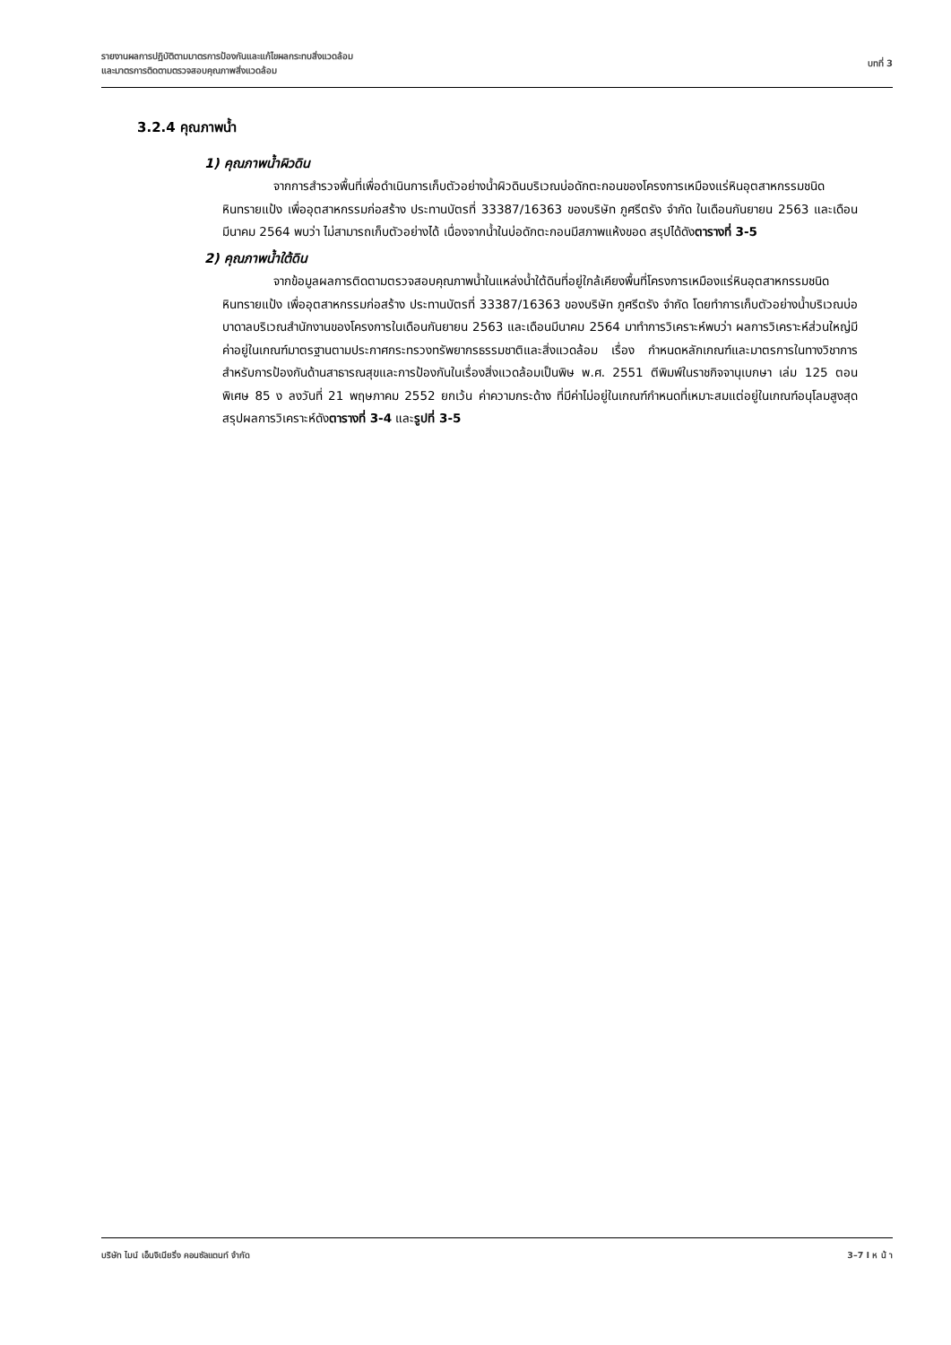รายงานผลการปฏิบัติตามมาตรการป้องกันและแก้ไขผลกระทบสิ่งแวดล้อม
และมาตรการติดตามตรวจสอบคุณภาพสิ่งแวดล้อม
บทที่ 3
3.2.4 คุณภาพน้ำ
1) คุณภาพน้ำผิวดิน
จากการสำรวจพื้นที่เพื่อดำเนินการเก็บตัวอย่างน้ำผิวดินบริเวณบ่อดักตะกอนของโครงการเหมืองแร่หินอุตสาหกรรมชนิดหินทรายแป้ง เพื่ออุตสาหกรรมก่อสร้าง ประทานบัตรที่ 33387/16363 ของบริษัท ภูศรีตรัง จำกัด ในเดือนกันยายน 2563 และเดือนมีนาคม 2564 พบว่า ไม่สามารถเก็บตัวอย่างได้ เนื่องจากน้ำในบ่อดักตะกอนมีสภาพแห้งขอด สรุปได้ดังตารางที่ 3-5
2) คุณภาพน้ำใต้ดิน
จากข้อมูลผลการติดตามตรวจสอบคุณภาพน้ำในแหล่งน้ำใต้ดินที่อยู่ใกล้เคียงพื้นที่โครงการเหมืองแร่หินอุตสาหกรรมชนิดหินทรายแป้ง เพื่ออุตสาหกรรมก่อสร้าง ประทานบัตรที่ 33387/16363 ของบริษัท ภูศรีตรัง จำกัด โดยทำการเก็บตัวอย่างน้ำบริเวณบ่อบาดาลบริเวณสำนักงานของโครงการในเดือนกันยายน 2563 และเดือนมีนาคม 2564 มาทำการวิเคราะห์พบว่า ผลการวิเคราะห์ส่วนใหญ่มีค่าอยู่ในเกณฑ์มาตรฐานตามประกาศกระทรวงทรัพยากรธรรมชาติและสิ่งแวดล้อม เรื่อง กำหนดหลักเกณฑ์และมาตรการในทางวิชาการสำหรับการป้องกันด้านสาธารณสุขและการป้องกันในเรื่องสิ่งแวดล้อมเป็นพิษ พ.ศ. 2551 ตีพิมพ์ในราชกิจจานุเบกษา เล่ม 125 ตอนพิเศษ 85 ง ลงวันที่ 21 พฤษภาคม 2552 ยกเว้น ค่าความกระด้าง ที่มีค่าไม่อยู่ในเกณฑ์กำหนดที่เหมาะสมแต่อยู่ในเกณฑ์อนุโลมสูงสุด สรุปผลการวิเคราะห์ดังตารางที่ 3-4 และรูปที่ 3-5
บริษัท ไมน์ เอ็นจิเนียริ่ง คอนซัลแตนท์ จำกัด
3–7 I ห น้ า